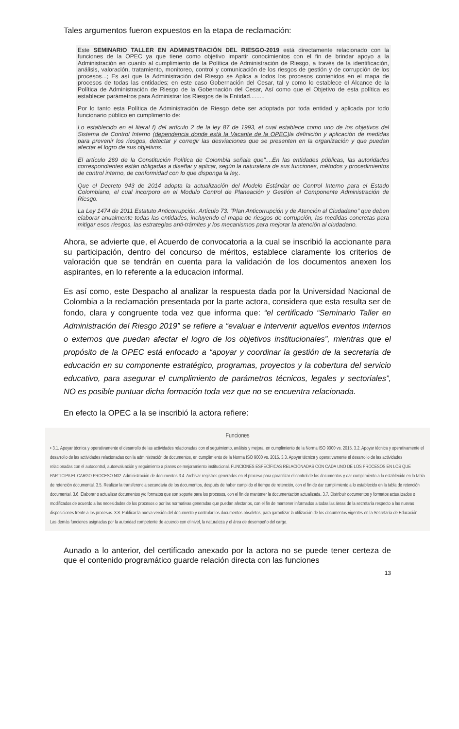Tales argumentos fueron expuestos en la etapa de reclamación:
Este SEMINARIO TALLER EN ADMINISTRACIÓN DEL RIESGO-2019 está directamente relacionado con la funciones de la OPEC ya que tiene como objetivo impartir conocimientos con el fin de brindar apoyo a la Administración en cuanto al cumplimiento de la Política de Administración de Riesgo, a través de la identificación, análisis, valoración, tratamiento, monitoreo, control y comunicación de los riesgos de gestión y de corrupción de los procesos...; Es así que la Administración del Riesgo se Aplica a todos los procesos contenidos en el mapa de procesos de todas las entidades; en este caso Gobernación del Cesar, tal y como lo establece el Alcance de la Política de Administración de Riesgo de la Gobernación del Cesar, Así como que el Objetivo de esta política es establecer parámetros para Administrar los Riesgos de la Entidad.........
Por lo tanto esta Política de Administración de Riesgo debe ser adoptada por toda entidad y aplicada por todo funcionario público en cumplimento de:
Lo establecido en el literal f) del artículo 2 de la ley 87 de 1993, el cual establece como uno de los objetivos del Sistema de Control Interno (dependencia donde está la Vacante de la OPEC) la definición y aplicación de medidas para prevenir los riesgos, detectar y corregir las desviaciones que se presenten en la organización y que puedan afectar el logro de sus objetivos.
El artículo 269 de la Constitución Política de Colombia señala que"....En las entidades públicas, las autoridades correspondientes están obligadas a diseñar y aplicar, según la naturaleza de sus funciones, métodos y procedimientos de control interno, de conformidad con lo que disponga la ley,.
Que el Decreto 943 de 2014 adopta la actualización del Modelo Estándar de Control Interno para el Estado Colombiano, el cual incorporo en el Modulo Control de Planeación y Gestión el Componente Administración de Riesgo.
La Ley 1474 de 2011 Estatuto Anticorrupción. Artículo 73. "Plan Anticorrupción y de Atención al Ciudadano" que deben elaborar anualmente todas las entidades, incluyendo el mapa de riesgos de corrupción, las medidas concretas para mitigar esos riesgos, las estrategias anti-trámites y los mecanismos para mejorar la atención al ciudadano.
Ahora, se advierte que, el Acuerdo de convocatoria a la cual se inscribió la accionante para su participación, dentro del concurso de méritos, establece claramente los criterios de valoración que se tendrán en cuenta para la validación de los documentos anexen los aspirantes, en lo referente a la educacion informal.
Es así como, este Despacho al analizar la respuesta dada por la Universidad Nacional de Colombia a la reclamación presentada por la parte actora, considera que esta resulta ser de fondo, clara y congruente toda vez que informa que: “el certificado “Seminario Taller en Administración del Riesgo 2019” se refiere a “evaluar e intervenir aquellos eventos internos o externos que puedan afectar el logro de los objetivos institucionales”, mientras que el propósito de la OPEC está enfocado a “apoyar y coordinar la gestión de la secretaria de educación en su componente estratégico, programas, proyectos y la cobertura del servicio educativo, para asegurar el cumplimiento de parámetros técnicos, legales y sectoriales”, NO es posible puntuar dicha formación toda vez que no se encuentra relacionada.
En efecto la OPEC a la se inscribió la actora refiere:
Funciones
• 3.1. Apoyar técnica y operativamente el desarrollo de las actividades relacionadas con el seguimiento, análisis y mejora, en cumplimiento de la Norma ISO 9000 vs. 2015. 3.2. Apoyar técnica y operativamente el desarrollo de las actividades relacionadas con la administración de documentos, en cumplimiento de la Norma ISO 9000 vs. 2015. 3.3. Apoyar técnica y operativamente el desarrollo de las actividades relacionadas con el autocontrol, autoevaluación y seguimiento a planes de mejoramiento institucional. FUNCIONES ESPECÍFICAS RELACIONADAS CON CADA UNO DE LOS PROCESOS EN LOS QUE PARTICIPA EL CARGO PROCESO N02. Administración de documentos 3.4. Archivar registros generados en el proceso para garantizar el control de los documentos y dar cumplimiento a lo establecido en la tabla de retención documental. 3.5. Realizar la transferencia secundaria de los documentos, después de haber cumplido el tiempo de retención, con el fin de dar cumplimiento a lo establecido en la tabla de retención documental. 3.6. Elaborar o actualizar documentos y/o formatos que son soporte para los procesos, con el fin de mantener la documentación actualizada. 3.7. Distribuir documentos y formatos actualizados o modificados de acuerdo a las necesidades de los procesos o por las normativas generadas que puedan afectarlos, con el fin de mantener informados a todas las áreas de la secretaría respecto a las nuevas disposiciones frente a los procesos. 3.8. Publicar la nueva versión del documento y controlar los documentos obsoletos, para garantizar la utilización de los documentos vigentes en la Secretaría de Educación. Las demás funciones asignadas por la autoridad competente de acuerdo con el nivel, la naturaleza y el área de desempeño del cargo.
Aunado a lo anterior, del certificado anexado por la actora no se puede tener certeza de que el contenido programático guarde relación directa con las funciones
13